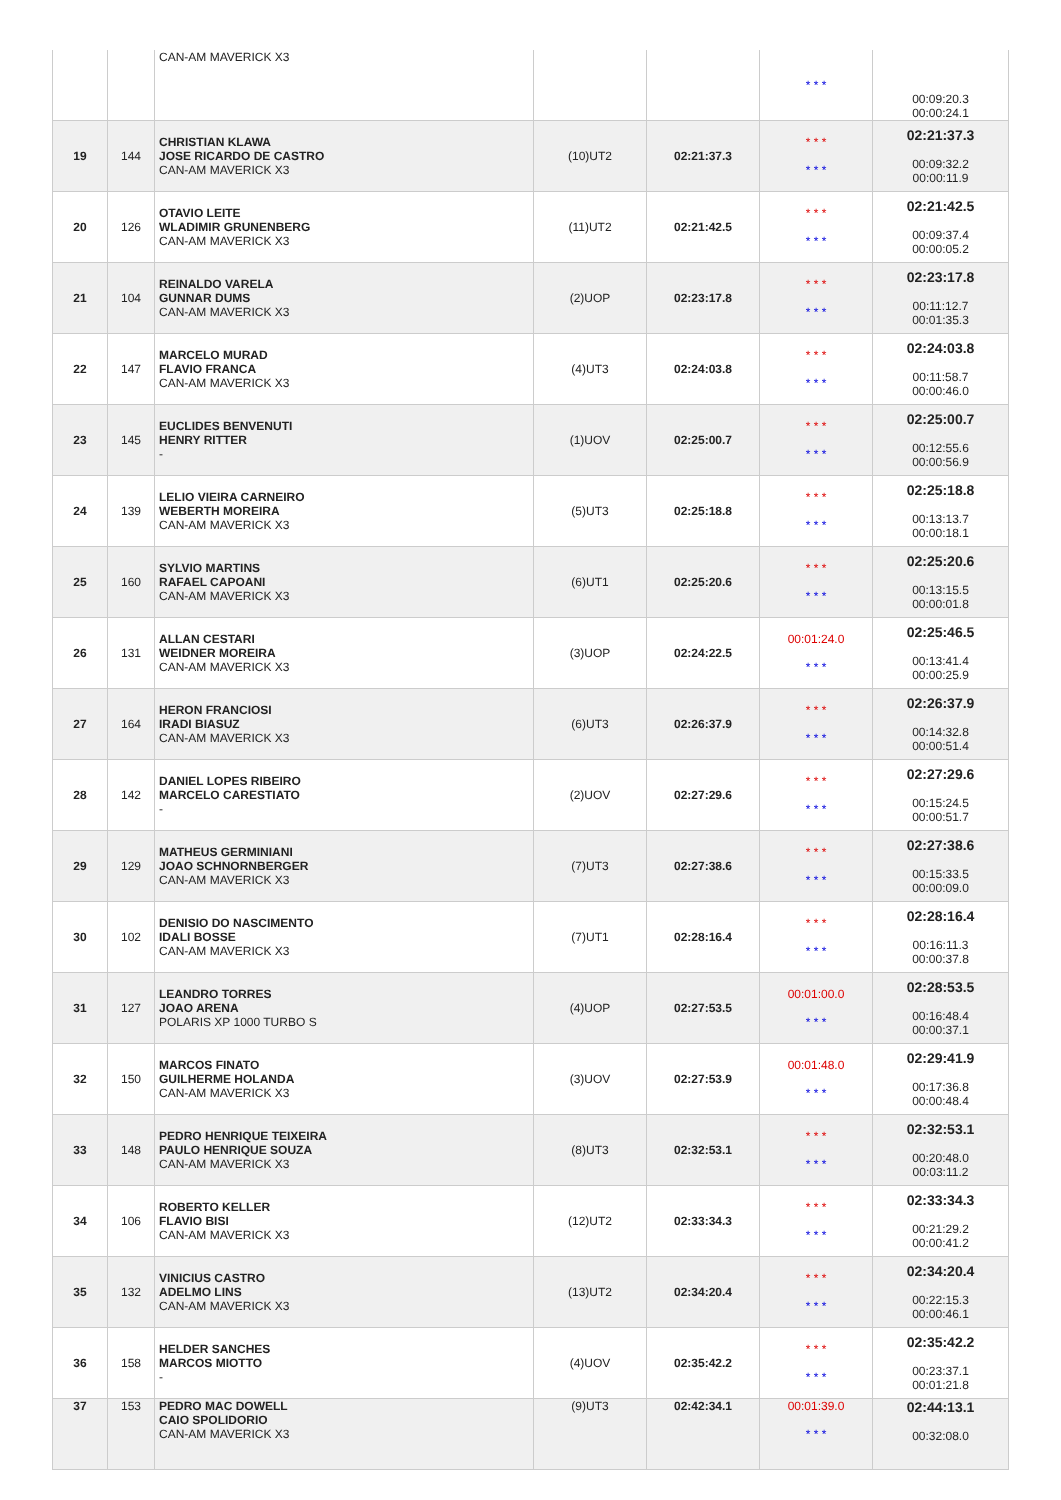| | | CAN-AM MAVERICK X3 | | | * * * | 00:09:20.3 00:00:24.1 |
| 19 | 144 | CHRISTIAN KLAWA JOSE RICARDO DE CASTRO CAN-AM MAVERICK X3 | (10)UT2 | 02:21:37.3 | * * * * * * | 02:21:37.3 00:09:32.2 00:00:11.9 |
| 20 | 126 | OTAVIO LEITE WLADIMIR GRUNENBERG CAN-AM MAVERICK X3 | (11)UT2 | 02:21:42.5 | * * * * * * | 02:21:42.5 00:09:37.4 00:00:05.2 |
| 21 | 104 | REINALDO VARELA GUNNAR DUMS CAN-AM MAVERICK X3 | (2)UOP | 02:23:17.8 | * * * * * * | 02:23:17.8 00:11:12.7 00:01:35.3 |
| 22 | 147 | MARCELO MURAD FLAVIO FRANCA CAN-AM MAVERICK X3 | (4)UT3 | 02:24:03.8 | * * * * * * | 02:24:03.8 00:11:58.7 00:00:46.0 |
| 23 | 145 | EUCLIDES BENVENUTI HENRY RITTER - | (1)UOV | 02:25:00.7 | * * * * * * | 02:25:00.7 00:12:55.6 00:00:56.9 |
| 24 | 139 | LELIO VIEIRA CARNEIRO WEBERTH MOREIRA CAN-AM MAVERICK X3 | (5)UT3 | 02:25:18.8 | * * * * * * | 02:25:18.8 00:13:13.7 00:00:18.1 |
| 25 | 160 | SYLVIO MARTINS RAFAEL CAPOANI CAN-AM MAVERICK X3 | (6)UT1 | 02:25:20.6 | * * * * * * | 02:25:20.6 00:13:15.5 00:00:01.8 |
| 26 | 131 | ALLAN CESTARI WEIDNER MOREIRA CAN-AM MAVERICK X3 | (3)UOP | 02:24:22.5 | 00:01:24.0 * * * | 02:25:46.5 00:13:41.4 00:00:25.9 |
| 27 | 164 | HERON FRANCIOSI IRADI BIASUZ CAN-AM MAVERICK X3 | (6)UT3 | 02:26:37.9 | * * * * * * | 02:26:37.9 00:14:32.8 00:00:51.4 |
| 28 | 142 | DANIEL LOPES RIBEIRO MARCELO CARESTIATO - | (2)UOV | 02:27:29.6 | * * * * * * | 02:27:29.6 00:15:24.5 00:00:51.7 |
| 29 | 129 | MATHEUS GERMINIANI JOAO SCHNORNBERGER CAN-AM MAVERICK X3 | (7)UT3 | 02:27:38.6 | * * * * * * | 02:27:38.6 00:15:33.5 00:00:09.0 |
| 30 | 102 | DENISIO DO NASCIMENTO IDALI BOSSE CAN-AM MAVERICK X3 | (7)UT1 | 02:28:16.4 | * * * * * * | 02:28:16.4 00:16:11.3 00:00:37.8 |
| 31 | 127 | LEANDRO TORRES JOAO ARENA POLARIS XP 1000 TURBO S | (4)UOP | 02:27:53.5 | 00:01:00.0 * * * | 02:28:53.5 00:16:48.4 00:00:37.1 |
| 32 | 150 | MARCOS FINATO GUILHERME HOLANDA CAN-AM MAVERICK X3 | (3)UOV | 02:27:53.9 | 00:01:48.0 * * * | 02:29:41.9 00:17:36.8 00:00:48.4 |
| 33 | 148 | PEDRO HENRIQUE TEIXEIRA PAULO HENRIQUE SOUZA CAN-AM MAVERICK X3 | (8)UT3 | 02:32:53.1 | * * * * * * | 02:32:53.1 00:20:48.0 00:03:11.2 |
| 34 | 106 | ROBERTO KELLER FLAVIO BISI CAN-AM MAVERICK X3 | (12)UT2 | 02:33:34.3 | * * * * * * | 02:33:34.3 00:21:29.2 00:00:41.2 |
| 35 | 132 | VINICIUS CASTRO ADELMO LINS CAN-AM MAVERICK X3 | (13)UT2 | 02:34:20.4 | * * * * * * | 02:34:20.4 00:22:15.3 00:00:46.1 |
| 36 | 158 | HELDER SANCHES MARCOS MIOTTO - | (4)UOV | 02:35:42.2 | * * * * * * | 02:35:42.2 00:23:37.1 00:01:21.8 |
| 37 | 153 | PEDRO MAC DOWELL CAIO SPOLIDORIO CAN-AM MAVERICK X3 | (9)UT3 | 02:42:34.1 | 00:01:39.0 * * * | 02:44:13.1 00:32:08.0 |